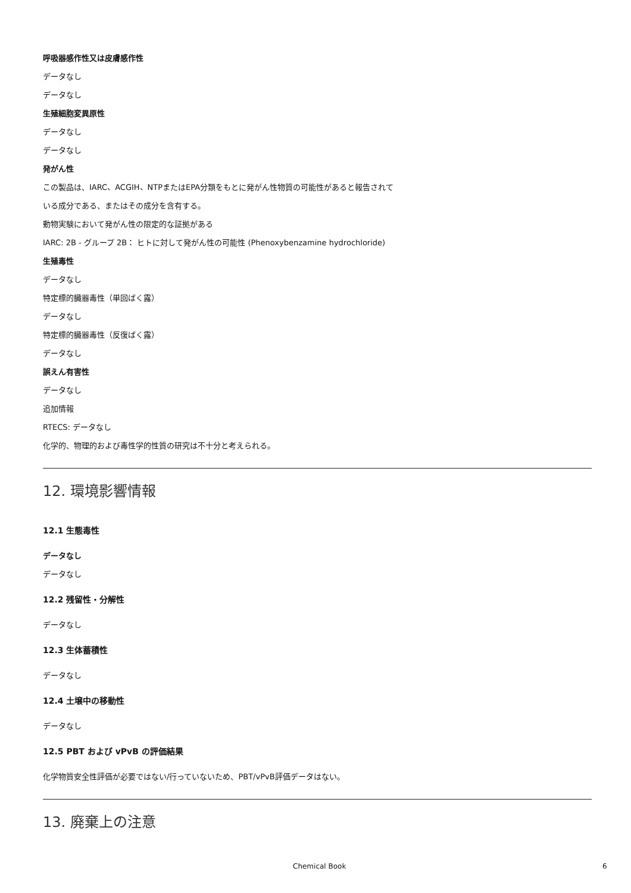呼吸器感作性又は皮膚感作性
データなし
データなし
生殖細胞変異原性
データなし
データなし
発がん性
この製品は、IARC、ACGIH、NTPまたはEPA分類をもとに発がん性物質の可能性があると報告されて
いる成分である、またはその成分を含有する。
動物実験において発がん性の限定的な証拠がある
IARC: 2B - グループ 2B： ヒトに対して発がん性の可能性 (Phenoxybenzamine hydrochloride)
生殖毒性
データなし
特定標的臓器毒性（単回ばく露）
データなし
特定標的臓器毒性（反復ばく露）
データなし
誤えん有害性
データなし
追加情報
RTECS: データなし
化学的、物理的および毒性学的性質の研究は不十分と考えられる。
12. 環境影響情報
12.1 生態毒性
データなし
データなし
12.2 残留性・分解性
データなし
12.3 生体蓄積性
データなし
12.4 土壌中の移動性
データなし
12.5 PBT および vPvB の評価結果
化学物質安全性評価が必要ではない/行っていないため、PBT/vPvB評価データはない。
13. 廃棄上の注意
Chemical Book 6